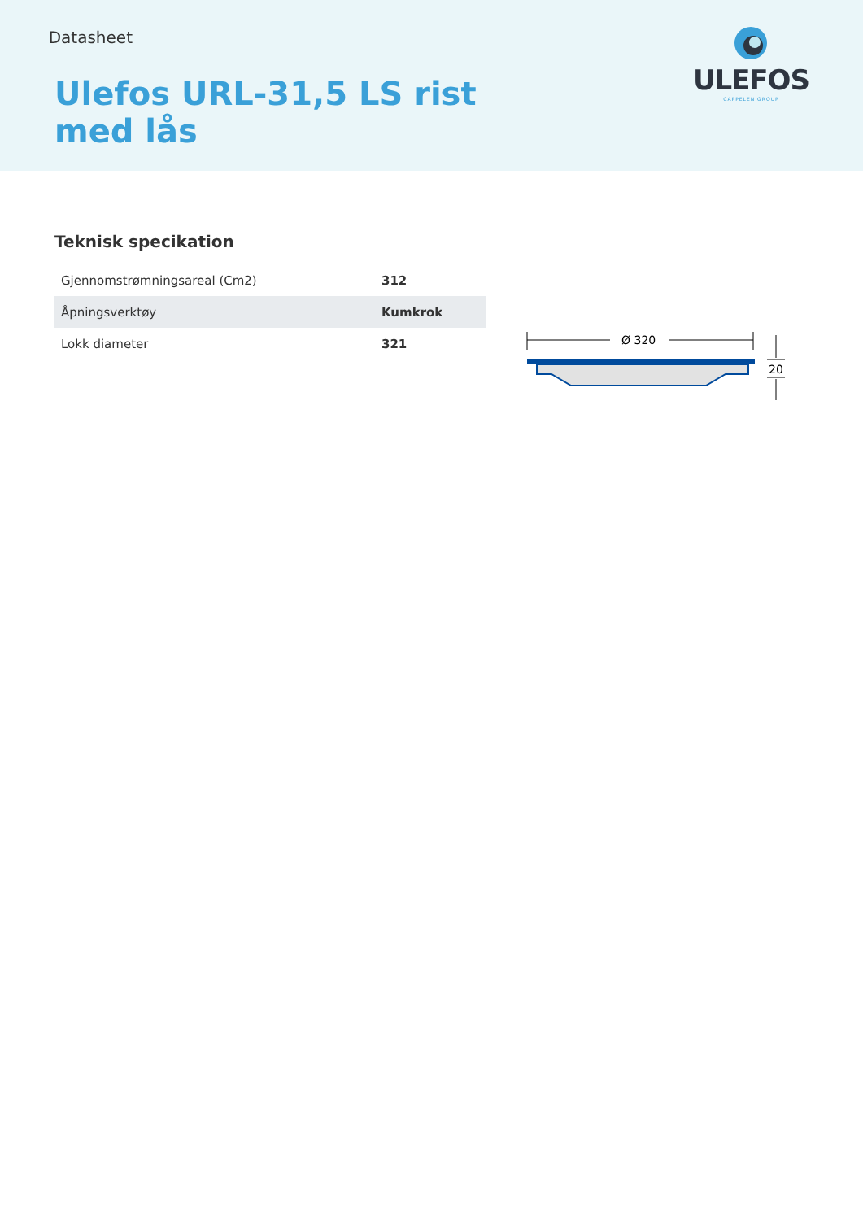Datasheet
Ulefos URL-31,5 LS rist
med lås
ULEFOS
CAPPELEN GROUP
Teknisk specikation
| Gjennomstrømningsareal (Cm2) | 312 |
| Åpningsverktøy | Kumkrok |
| Lokk diameter | 321 |
Ø 320
20